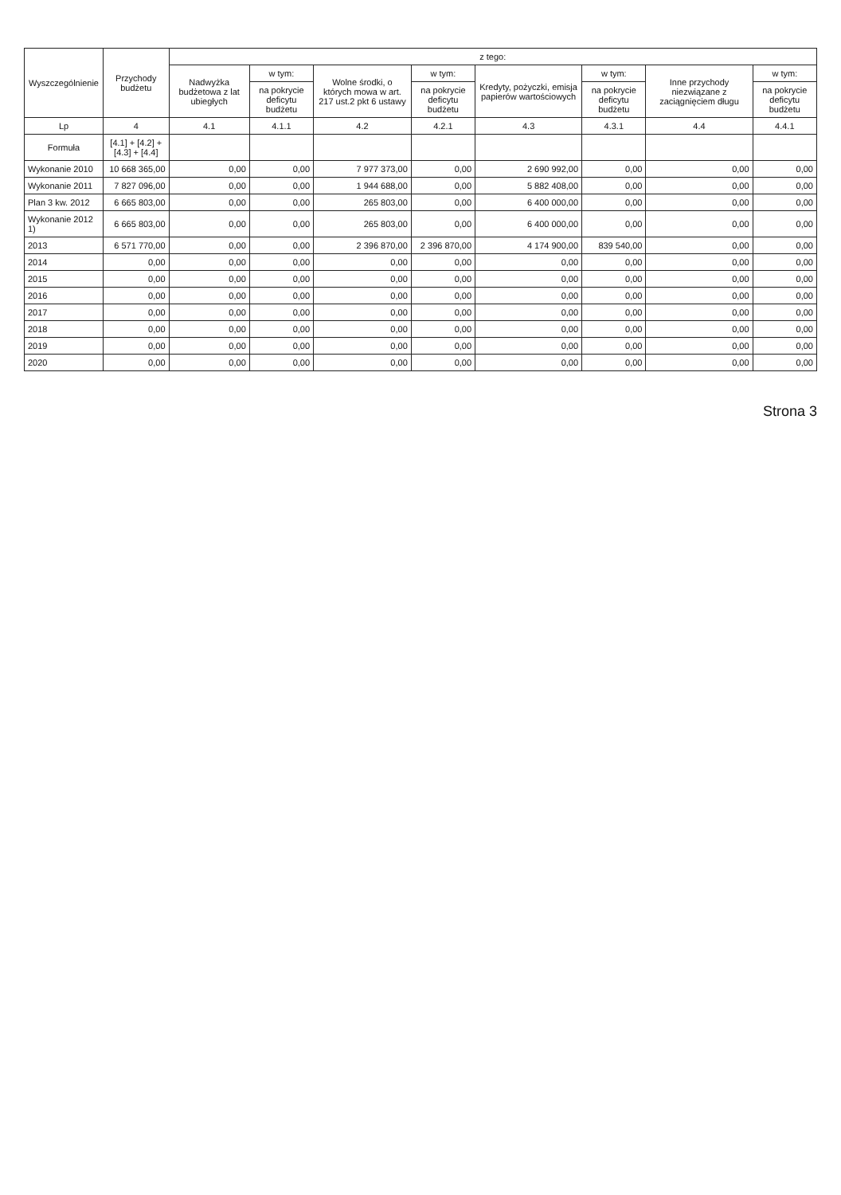| Wyszczególnienie | Przychody budżetu | z tego: | | | | | | | |
| --- | --- | --- | --- | --- | --- | --- | --- | --- | --- |
| | | Nadwyżka budżetowa z lat ubiegłych | w tym: | Wolne środki, o których mowa w art. 217 ust.2 pkt 6 ustawy | w tym: | Kredyty, pożyczki, emisja papierów wartościowych | w tym: | Inne przychody niezwiązane z zaciągnięciem długu | w tym: |
| | | | na pokrycie deficytu budżetu | | na pokrycie deficytu budżetu | | na pokrycie deficytu budżetu | | na pokrycie deficytu budżetu |
| Lp | 4 | 4.1 | 4.1.1 | 4.2 | 4.2.1 | 4.3 | 4.3.1 | 4.4 | 4.4.1 |
| Formuła | [4.1] + [4.2] + [4.3] + [4.4] | | | | | | | | |
| Wykonanie 2010 | 10 668 365,00 | 0,00 | 0,00 | 7 977 373,00 | 0,00 | 2 690 992,00 | 0,00 | 0,00 | 0,00 |
| Wykonanie 2011 | 7 827 096,00 | 0,00 | 0,00 | 1 944 688,00 | 0,00 | 5 882 408,00 | 0,00 | 0,00 | 0,00 |
| Plan 3 kw. 2012 | 6 665 803,00 | 0,00 | 0,00 | 265 803,00 | 0,00 | 6 400 000,00 | 0,00 | 0,00 | 0,00 |
| Wykonanie 2012 1) | 6 665 803,00 | 0,00 | 0,00 | 265 803,00 | 0,00 | 6 400 000,00 | 0,00 | 0,00 | 0,00 |
| 2013 | 6 571 770,00 | 0,00 | 0,00 | 2 396 870,00 | 2 396 870,00 | 4 174 900,00 | 839 540,00 | 0,00 | 0,00 |
| 2014 | 0,00 | 0,00 | 0,00 | 0,00 | 0,00 | 0,00 | 0,00 | 0,00 | 0,00 |
| 2015 | 0,00 | 0,00 | 0,00 | 0,00 | 0,00 | 0,00 | 0,00 | 0,00 | 0,00 |
| 2016 | 0,00 | 0,00 | 0,00 | 0,00 | 0,00 | 0,00 | 0,00 | 0,00 | 0,00 |
| 2017 | 0,00 | 0,00 | 0,00 | 0,00 | 0,00 | 0,00 | 0,00 | 0,00 | 0,00 |
| 2018 | 0,00 | 0,00 | 0,00 | 0,00 | 0,00 | 0,00 | 0,00 | 0,00 | 0,00 |
| 2019 | 0,00 | 0,00 | 0,00 | 0,00 | 0,00 | 0,00 | 0,00 | 0,00 | 0,00 |
| 2020 | 0,00 | 0,00 | 0,00 | 0,00 | 0,00 | 0,00 | 0,00 | 0,00 | 0,00 |
Strona 3